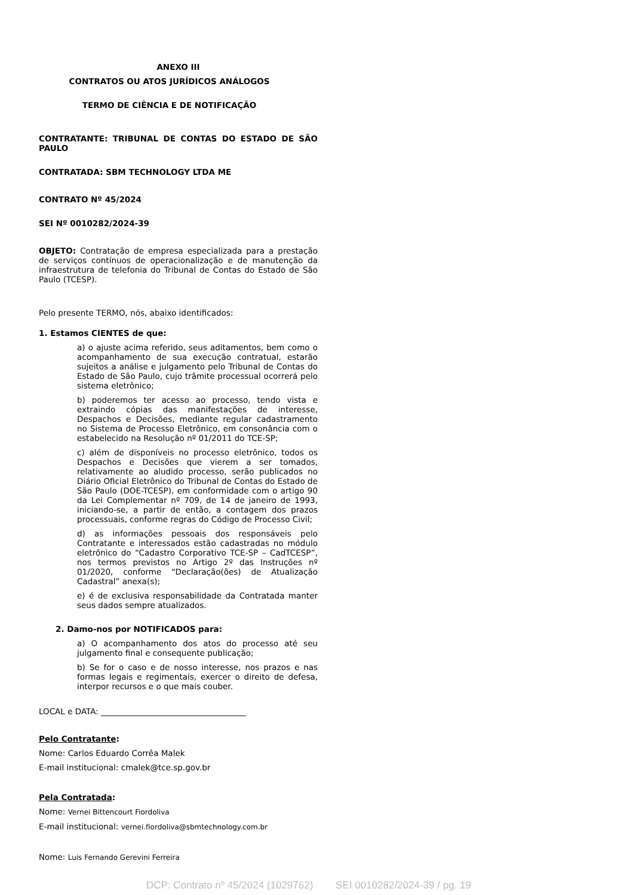ANEXO III
CONTRATOS OU ATOS JURÍDICOS ANÁLOGOS
TERMO DE CIÊNCIA E DE NOTIFICAÇÃO
CONTRATANTE: TRIBUNAL DE CONTAS DO ESTADO DE SÃO PAULO
CONTRATADA: SBM TECHNOLOGY LTDA ME
CONTRATO Nº 45/2024
SEI Nº 0010282/2024-39
OBJETO: Contratação de empresa especializada para a prestação de serviços contínuos de operacionalização e de manutenção da infraestrutura de telefonia do Tribunal de Contas do Estado de São Paulo (TCESP).
Pelo presente TERMO, nós, abaixo identificados:
1. Estamos CIENTES de que:
a) o ajuste acima referido, seus aditamentos, bem como o acompanhamento de sua execução contratual, estarão sujeitos a análise e julgamento pelo Tribunal de Contas do Estado de São Paulo, cujo trâmite processual ocorrerá pelo sistema eletrônico;
b) poderemos ter acesso ao processo, tendo vista e extraindo cópias das manifestações de interesse, Despachos e Decisões, mediante regular cadastramento no Sistema de Processo Eletrônico, em consonância com o estabelecido na Resolução nº 01/2011 do TCE-SP;
c) além de disponíveis no processo eletrônico, todos os Despachos e Decisões que vierem a ser tomados, relativamente ao aludido processo, serão publicados no Diário Oficial Eletrônico do Tribunal de Contas do Estado de São Paulo (DOE-TCESP), em conformidade com o artigo 90 da Lei Complementar nº 709, de 14 de janeiro de 1993, iniciando-se, a partir de então, a contagem dos prazos processuais, conforme regras do Código de Processo Civil;
d) as informações pessoais dos responsáveis pelo Contratante e interessados estão cadastradas no módulo eletrônico do “Cadastro Corporativo TCE-SP – CadTCESP”, nos termos previstos no Artigo 2º das Instruções nº 01/2020, conforme “Declaração(ões) de Atualização Cadastral” anexa(s);
e) é de exclusiva responsabilidade da Contratada manter seus dados sempre atualizados.
2. Damo-nos por NOTIFICADOS para:
a) O acompanhamento dos atos do processo até seu julgamento final e consequente publicação;
b) Se for o caso e de nosso interesse, nos prazos e nas formas legais e regimentais, exercer o direito de defesa, interpor recursos e o que mais couber.
LOCAL e DATA: ____________________________________
Pelo Contratante:
Nome: Carlos Eduardo Corrêa Malek
E-mail institucional: cmalek@tce.sp.gov.br
Pela Contratada:
Nome: Vernei Bittencourt Fiordoliva
E-mail institucional: vernei.fiordoliva@sbmtechnology.com.br
Nome: Luis Fernando Gerevini Ferreira
DCP: Contrato nº 45/2024 (1029762) SEI 0010282/2024-39 / pg. 19